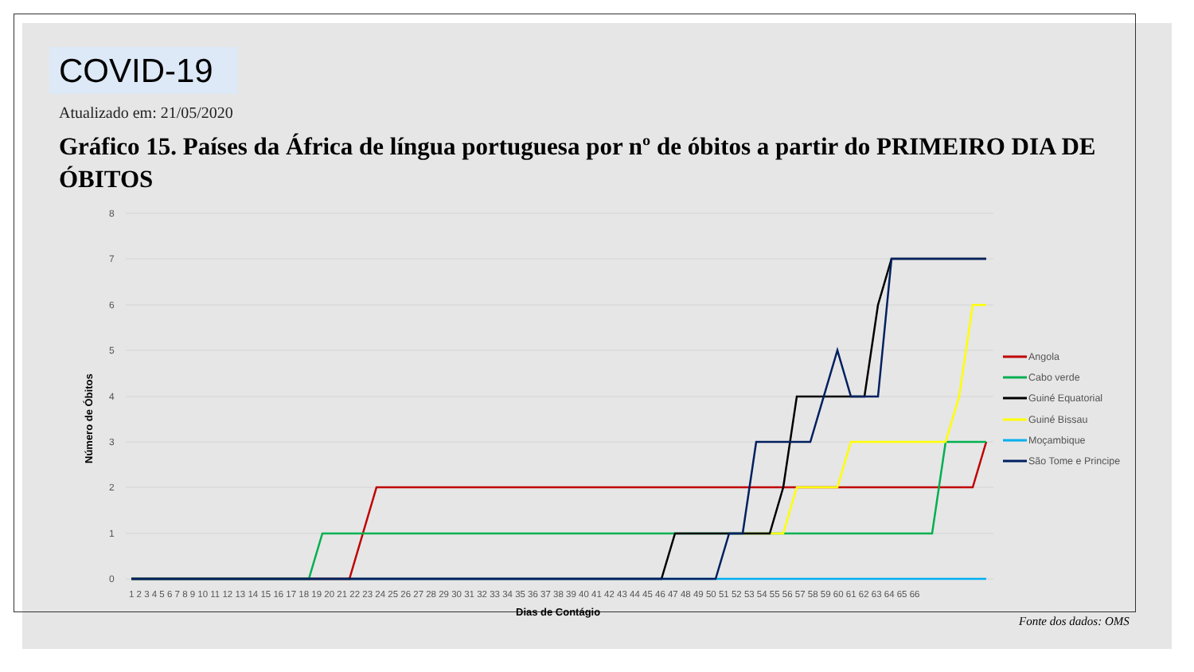COVID-19
Atualizado em: 21/05/2020
Gráfico 15. Países da África de língua portuguesa por nº de óbitos a partir do PRIMEIRO DIA DE ÓBITOS
8
7
6
5
4
3
2
1
0
1 2 3 4 5 6 7 8 9 10 11 12 13 14 15 16 17 18 19 20 21 22 23 24 25 26 27 28 29 30 31 32 33 34 35 36 37 38 39 40 41 42 43 44 45 46 47 48 49 50 51 52 53 54 55 56 57 58 59 60 61 62 63 64 65 66
Dias de Contágio
Número de Óbitos
Angola
Cabo verde
Guiné Equatorial
Guiné Bissau
Moçambique
São Tome e Principe
Fonte dos dados: OMS